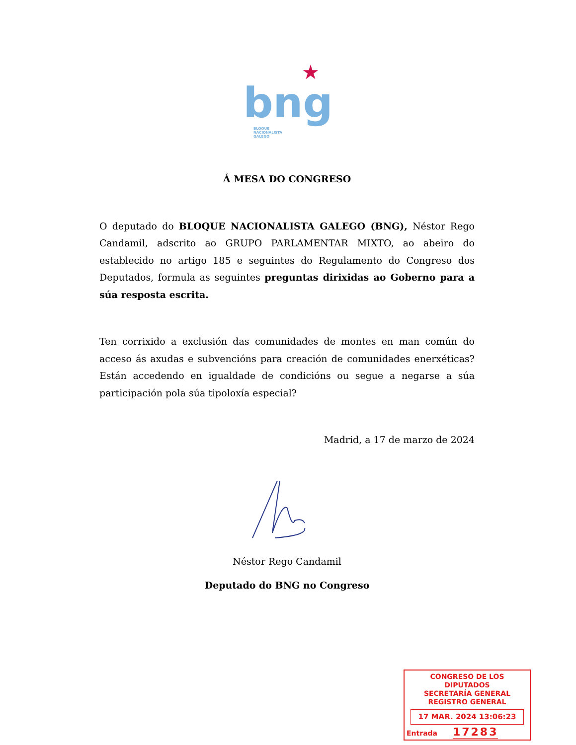★
bng
BLOQUE NACIONALISTA GALEGO
Á MESA DO CONGRESO
O deputado do BLOQUE NACIONALISTA GALEGO (BNG), Néstor Rego Candamil, adscrito ao GRUPO PARLAMENTAR MIXTO, ao abeiro do establecido no artigo 185 e seguintes do Regulamento do Congreso dos Deputados, formula as seguintes preguntas dirixidas ao Goberno para a súa resposta escrita.
Ten corrixido a exclusión das comunidades de montes en man común do acceso ás axudas e subvencións para creación de comunidades enerxéticas? Están accedendo en igualdade de condicións ou segue a negarse a súa participación pola súa tipoloxía especial?
Madrid, a 17 de marzo de 2024
Néstor Rego Candamil
Deputado do BNG no Congreso
CONGRESO DE LOS DIPUTADOS
SECRETARÍA GENERAL
REGISTRO GENERAL
17 MAR. 2024 13:06:23
Entrada 17283